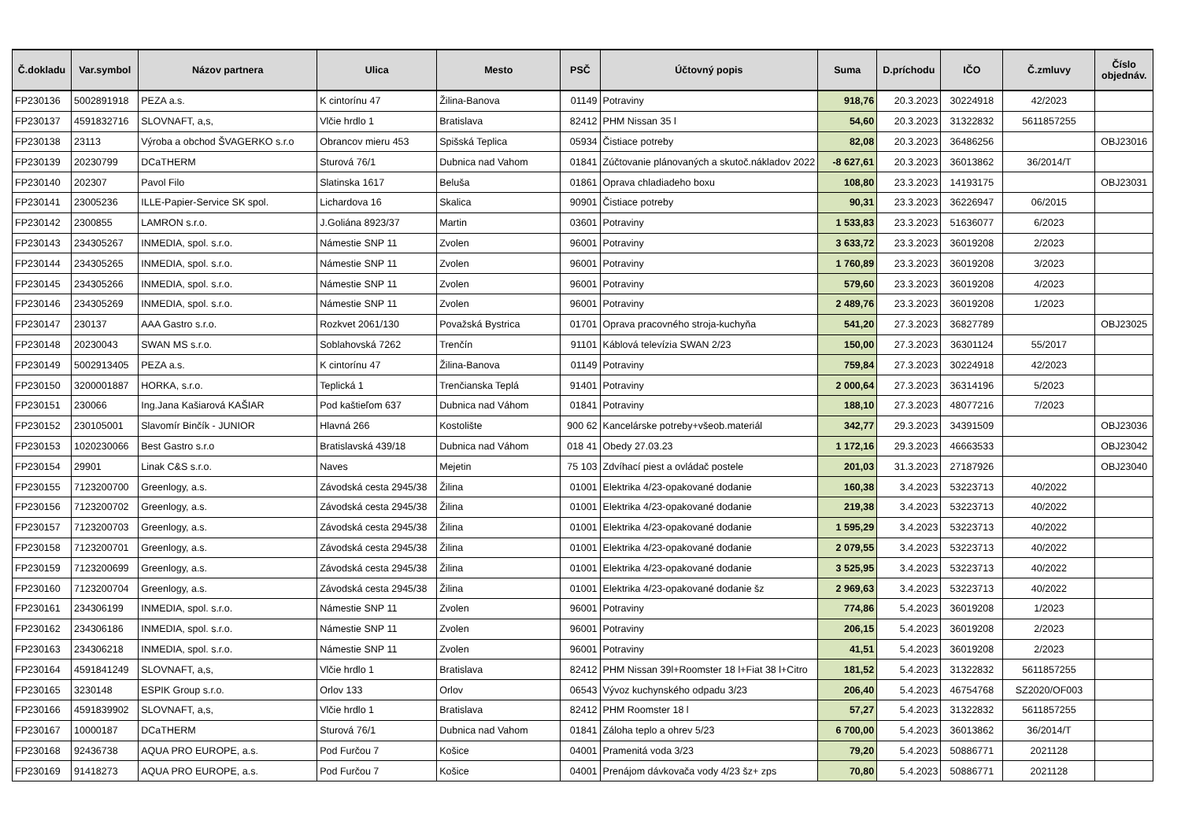| Č.dokladu | Var.symbol | Názov partnera | Ulica | Mesto | PSČ | Účtovný popis | Suma | D.príchodu | IČO | Č.zmluvy | Číslo objednáv. |
| --- | --- | --- | --- | --- | --- | --- | --- | --- | --- | --- | --- |
| FP230136 | 5002891918 | PEZA a.s. | K cintorínu 47 | Žilina-Banova | 01149 | Potraviny | 918,76 | 20.3.2023 | 30224918 | 42/2023 | |
| FP230137 | 4591832716 | SLOVNAFT, a,s, | Vlčie hrdlo 1 | Bratislava | 82412 | PHM Nissan 35 l | 54,60 | 20.3.2023 | 31322832 | 5611857255 | |
| FP230138 | 23113 | Výroba a obchod ŠVAGERKO s.r.o | Obrancov mieru 453 | Spišská Teplica | 05934 | Čistiace potreby | 82,08 | 20.3.2023 | 36486256 | | OBJ23016 |
| FP230139 | 20230799 | DCaTHERM | Sturová 76/1 | Dubnica nad Vahom | 01841 | Zúčtovanie plánovaných a skutoč.nákladov 2022 | -8 627,61 | 20.3.2023 | 36013862 | 36/2014/T | |
| FP230140 | 202307 | Pavol Filo | Slatinska 1617 | Beluša | 01861 | Oprava chladiadeho boxu | 108,80 | 23.3.2023 | 14193175 | | OBJ23031 |
| FP230141 | 23005236 | ILLE-Papier-Service SK spol. | Lichardova 16 | Skalica | 90901 | Čistiace potreby | 90,31 | 23.3.2023 | 36226947 | 06/2015 | |
| FP230142 | 2300855 | LAMRON s.r.o. | J.Goliána 8923/37 | Martin | 03601 | Potraviny | 1 533,83 | 23.3.2023 | 51636077 | 6/2023 | |
| FP230143 | 234305267 | INMEDIA, spol. s.r.o. | Námestie SNP 11 | Zvolen | 96001 | Potraviny | 3 633,72 | 23.3.2023 | 36019208 | 2/2023 | |
| FP230144 | 234305265 | INMEDIA, spol. s.r.o. | Námestie SNP 11 | Zvolen | 96001 | Potraviny | 1 760,89 | 23.3.2023 | 36019208 | 3/2023 | |
| FP230145 | 234305266 | INMEDIA, spol. s.r.o. | Námestie SNP 11 | Zvolen | 96001 | Potraviny | 579,60 | 23.3.2023 | 36019208 | 4/2023 | |
| FP230146 | 234305269 | INMEDIA, spol. s.r.o. | Námestie SNP 11 | Zvolen | 96001 | Potraviny | 2 489,76 | 23.3.2023 | 36019208 | 1/2023 | |
| FP230147 | 230137 | AAA Gastro s.r.o. | Rozkvet 2061/130 | Považská Bystrica | 01701 | Oprava pracovného stroja-kuchyňa | 541,20 | 27.3.2023 | 36827789 | | OBJ23025 |
| FP230148 | 20230043 | SWAN MS s.r.o. | Soblahovská 7262 | Trenčín | 91101 | Káblová televízia SWAN 2/23 | 150,00 | 27.3.2023 | 36301124 | 55/2017 | |
| FP230149 | 5002913405 | PEZA a.s. | K cintorínu 47 | Žilina-Banova | 01149 | Potraviny | 759,84 | 27.3.2023 | 30224918 | 42/2023 | |
| FP230150 | 3200001887 | HORKA, s.r.o. | Teplická 1 | Trenčianska Teplá | 91401 | Potraviny | 2 000,64 | 27.3.2023 | 36314196 | 5/2023 | |
| FP230151 | 230066 | Ing.Jana Kašiarová KAŠIAR | Pod kaštieľom 637 | Dubnica nad Váhom | 01841 | Potraviny | 188,10 | 27.3.2023 | 48077216 | 7/2023 | |
| FP230152 | 230105001 | Slavomír Binčík - JUNIOR | Hlavná 266 | Kostolište | 900 62 | Kancelárske potreby+všeob.materiál | 342,77 | 29.3.2023 | 34391509 | | OBJ23036 |
| FP230153 | 1020230066 | Best Gastro s.r.o | Bratislavská 439/18 | Dubnica nad Váhom | 018 41 | Obedy 27.03.23 | 1 172,16 | 29.3.2023 | 46663533 | | OBJ23042 |
| FP230154 | 29901 | Linak C&S s.r.o. | Naves | Mejetin | 75 103 | Zdvíhací piest a ovládač postele | 201,03 | 31.3.2023 | 27187926 | | OBJ23040 |
| FP230155 | 7123200700 | Greenlogy, a.s. | Závodská cesta 2945/38 | Žilina | 01001 | Elektrika 4/23-opakované dodanie | 160,38 | 3.4.2023 | 53223713 | 40/2022 | |
| FP230156 | 7123200702 | Greenlogy, a.s. | Závodská cesta 2945/38 | Žilina | 01001 | Elektrika 4/23-opakované dodanie | 219,38 | 3.4.2023 | 53223713 | 40/2022 | |
| FP230157 | 7123200703 | Greenlogy, a.s. | Závodská cesta 2945/38 | Žilina | 01001 | Elektrika 4/23-opakované dodanie | 1 595,29 | 3.4.2023 | 53223713 | 40/2022 | |
| FP230158 | 7123200701 | Greenlogy, a.s. | Závodská cesta 2945/38 | Žilina | 01001 | Elektrika 4/23-opakované dodanie | 2 079,55 | 3.4.2023 | 53223713 | 40/2022 | |
| FP230159 | 7123200699 | Greenlogy, a.s. | Závodská cesta 2945/38 | Žilina | 01001 | Elektrika 4/23-opakované dodanie | 3 525,95 | 3.4.2023 | 53223713 | 40/2022 | |
| FP230160 | 7123200704 | Greenlogy, a.s. | Závodská cesta 2945/38 | Žilina | 01001 | Elektrika 4/23-opakované dodanie šz | 2 969,63 | 3.4.2023 | 53223713 | 40/2022 | |
| FP230161 | 234306199 | INMEDIA, spol. s.r.o. | Námestie SNP 11 | Zvolen | 96001 | Potraviny | 774,86 | 5.4.2023 | 36019208 | 1/2023 | |
| FP230162 | 234306186 | INMEDIA, spol. s.r.o. | Námestie SNP 11 | Zvolen | 96001 | Potraviny | 206,15 | 5.4.2023 | 36019208 | 2/2023 | |
| FP230163 | 234306218 | INMEDIA, spol. s.r.o. | Námestie SNP 11 | Zvolen | 96001 | Potraviny | 41,51 | 5.4.2023 | 36019208 | 2/2023 | |
| FP230164 | 4591841249 | SLOVNAFT, a,s, | Vlčie hrdlo 1 | Bratislava | 82412 | PHM Nissan 39l+Roomster 18 l+Fiat 38 l+Citro | 181,52 | 5.4.2023 | 31322832 | 5611857255 | |
| FP230165 | 3230148 | ESPIK Group s.r.o. | Orlov 133 | Orlov | 06543 | Vývoz kuchynského odpadu 3/23 | 206,40 | 5.4.2023 | 46754768 | SZ2020/OF003 | |
| FP230166 | 4591839902 | SLOVNAFT, a,s, | Vlčie hrdlo 1 | Bratislava | 82412 | PHM Roomster 18 l | 57,27 | 5.4.2023 | 31322832 | 5611857255 | |
| FP230167 | 10000187 | DCaTHERM | Sturová 76/1 | Dubnica nad Vahom | 01841 | Záloha teplo a ohrev 5/23 | 6 700,00 | 5.4.2023 | 36013862 | 36/2014/T | |
| FP230168 | 92436738 | AQUA PRO EUROPE, a.s. | Pod Furčou 7 | Košice | 04001 | Pramenitá voda 3/23 | 79,20 | 5.4.2023 | 50886771 | 2021128 | |
| FP230169 | 91418273 | AQUA PRO EUROPE, a.s. | Pod Furčou 7 | Košice | 04001 | Prenájom dávkovača vody 4/23 šz+ zps | 70,80 | 5.4.2023 | 50886771 | 2021128 | |